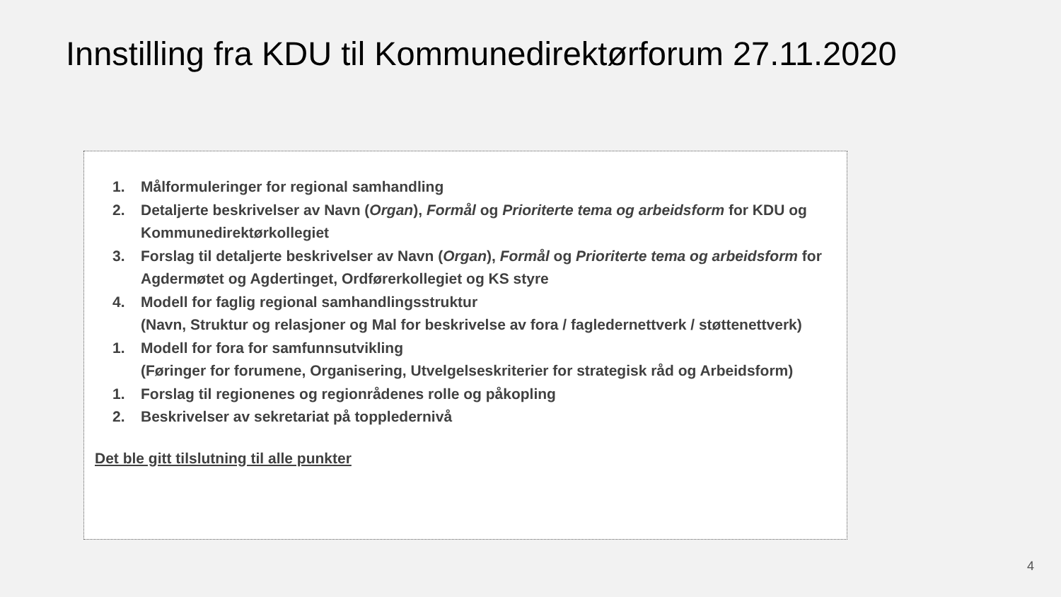Innstilling fra KDU til Kommunedirektørforum 27.11.2020
1. Målformuleringer for regional samhandling
2. Detaljerte beskrivelser av Navn (Organ), Formål og Prioriterte tema og arbeidsform for KDU og Kommunedirektørkollegiet
3. Forslag til detaljerte beskrivelser av Navn (Organ), Formål og Prioriterte tema og arbeidsform for Agdermøtet og Agdertinget, Ordførerkollegiet og KS styre
4. Modell for faglig regional samhandlingsstruktur
(Navn, Struktur og relasjoner og Mal for beskrivelse av fora / fagledernettverk / støttenettverk)
1. Modell for fora for samfunnsutvikling
(Føringer for forumene, Organisering, Utvelgelseskriterier for strategisk råd og Arbeidsform)
1. Forslag til regionenes og regionrådenes rolle og påkopling
2. Beskrivelser av sekretariat på toppledernivå
Det ble gitt tilslutning til alle punkter
4